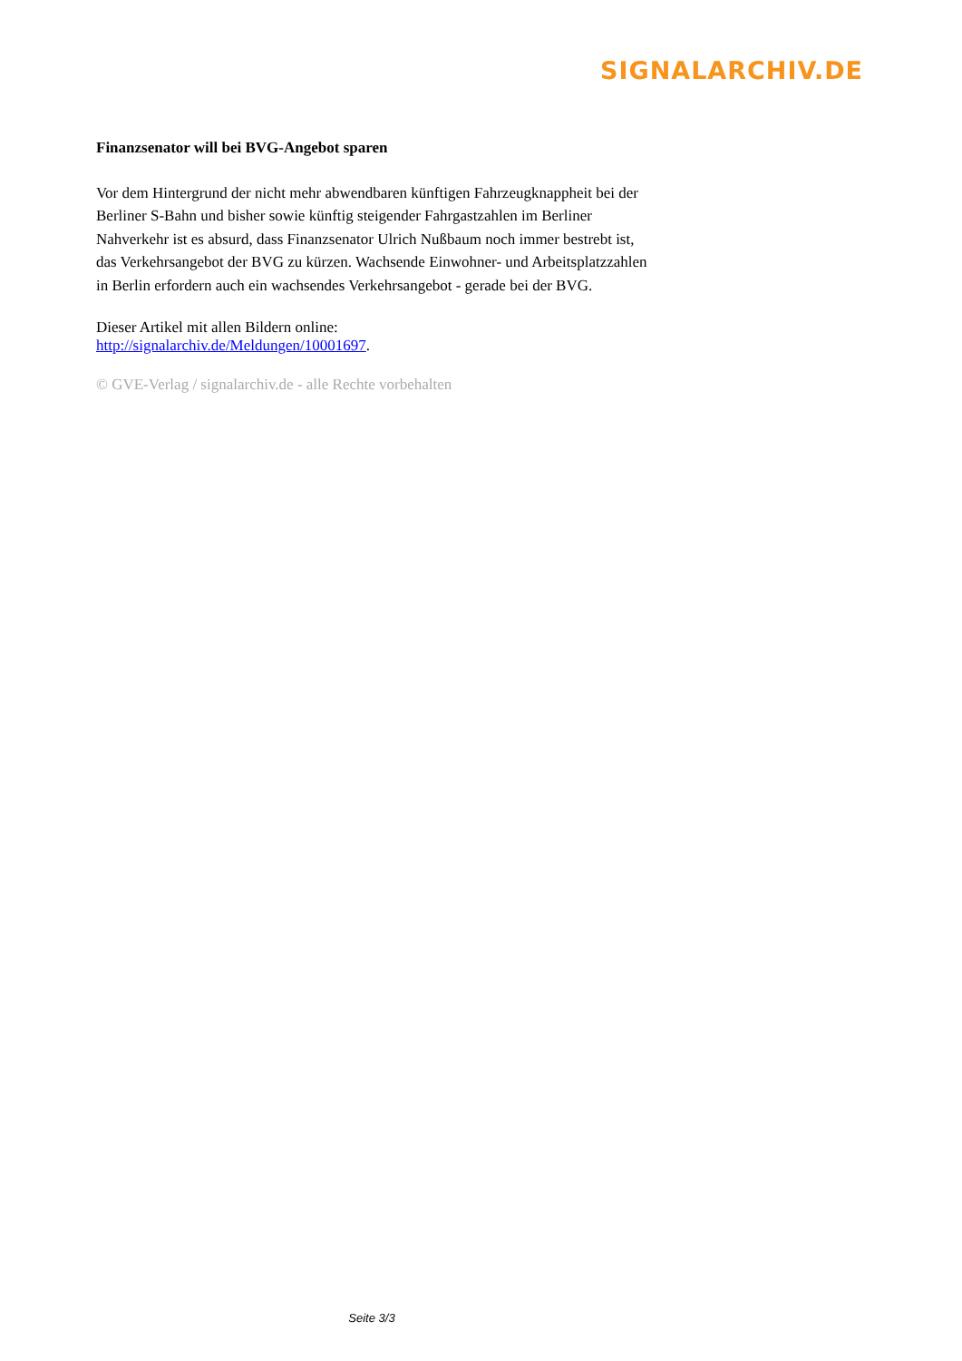SIGNALARCHIV.DE
Finanzsenator will bei BVG-Angebot sparen
Vor dem Hintergrund der nicht mehr abwendbaren künftigen Fahrzeugknappheit bei der Berliner S-Bahn und bisher sowie künftig steigender Fahrgastzahlen im Berliner Nahverkehr ist es absurd, dass Finanzsenator Ulrich Nußbaum noch immer bestrebt ist, das Verkehrsangebot der BVG zu kürzen. Wachsende Einwohner- und Arbeitsplatzzahlen in Berlin erfordern auch ein wachsendes Verkehrsangebot - gerade bei der BVG.
Dieser Artikel mit allen Bildern online:
http://signalarchiv.de/Meldungen/10001697.
© GVE-Verlag / signalarchiv.de - alle Rechte vorbehalten
Seite 3/3